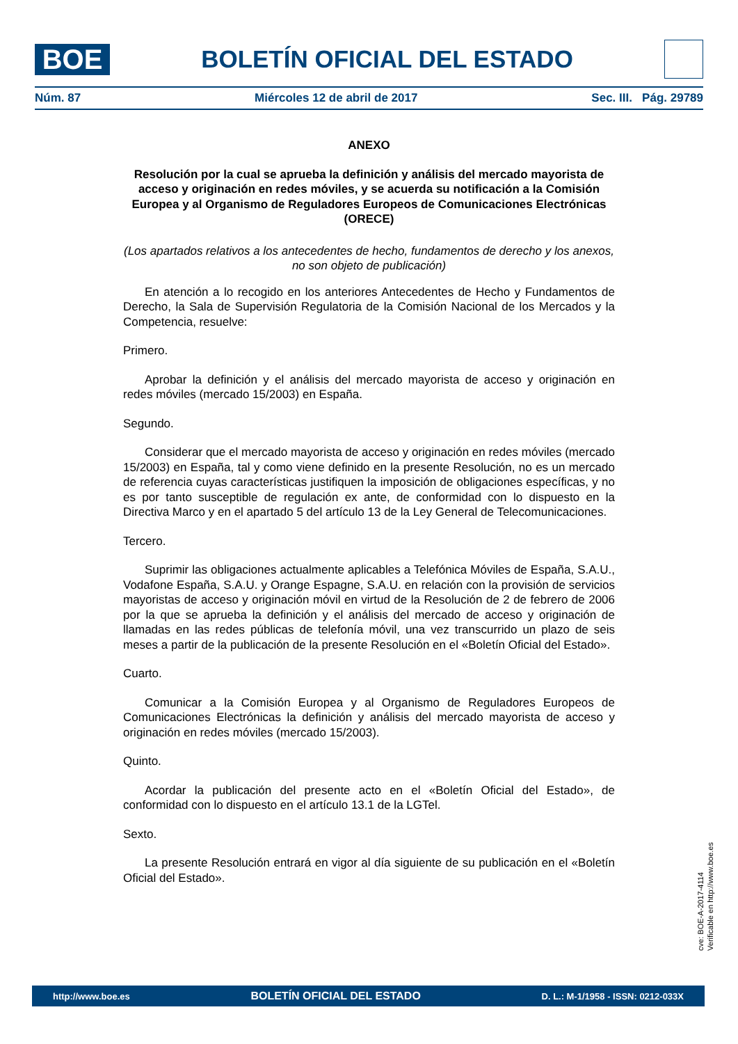BOE
BOLETÍN OFICIAL DEL ESTADO
Núm. 87 Miércoles 12 de abril de 2017 Sec. III. Pág. 29789
ANEXO
Resolución por la cual se aprueba la definición y análisis del mercado mayorista de acceso y originación en redes móviles, y se acuerda su notificación a la Comisión Europea y al Organismo de Reguladores Europeos de Comunicaciones Electrónicas (ORECE)
(Los apartados relativos a los antecedentes de hecho, fundamentos de derecho y los anexos, no son objeto de publicación)
En atención a lo recogido en los anteriores Antecedentes de Hecho y Fundamentos de Derecho, la Sala de Supervisión Regulatoria de la Comisión Nacional de los Mercados y la Competencia, resuelve:
Primero.
Aprobar la definición y el análisis del mercado mayorista de acceso y originación en redes móviles (mercado 15/2003) en España.
Segundo.
Considerar que el mercado mayorista de acceso y originación en redes móviles (mercado 15/2003) en España, tal y como viene definido en la presente Resolución, no es un mercado de referencia cuyas características justifiquen la imposición de obligaciones específicas, y no es por tanto susceptible de regulación ex ante, de conformidad con lo dispuesto en la Directiva Marco y en el apartado 5 del artículo 13 de la Ley General de Telecomunicaciones.
Tercero.
Suprimir las obligaciones actualmente aplicables a Telefónica Móviles de España, S.A.U., Vodafone España, S.A.U. y Orange Espagne, S.A.U. en relación con la provisión de servicios mayoristas de acceso y originación móvil en virtud de la Resolución de 2 de febrero de 2006 por la que se aprueba la definición y el análisis del mercado de acceso y originación de llamadas en las redes públicas de telefonía móvil, una vez transcurrido un plazo de seis meses a partir de la publicación de la presente Resolución en el «Boletín Oficial del Estado».
Cuarto.
Comunicar a la Comisión Europea y al Organismo de Reguladores Europeos de Comunicaciones Electrónicas la definición y análisis del mercado mayorista de acceso y originación en redes móviles (mercado 15/2003).
Quinto.
Acordar la publicación del presente acto en el «Boletín Oficial del Estado», de conformidad con lo dispuesto en el artículo 13.1 de la LGTel.
Sexto.
La presente Resolución entrará en vigor al día siguiente de su publicación en el «Boletín Oficial del Estado».
cve: BOE-A-2017-4114
Verificable en http://www.boe.es
http://www.boe.es BOLETÍN OFICIAL DEL ESTADO D. L.: M-1/1958 - ISSN: 0212-033X